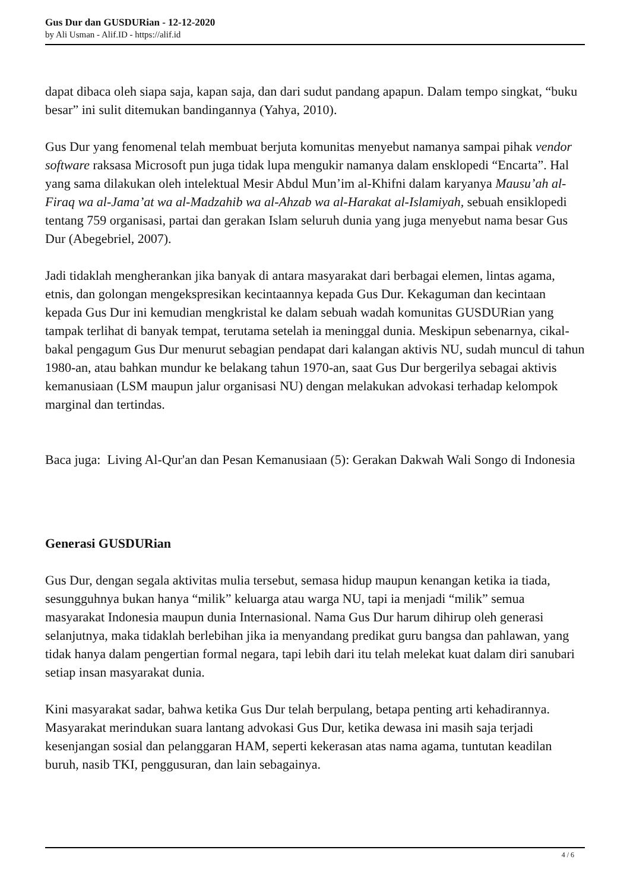Gus Dur dan GUSDURian - 12-12-2020
by Ali Usman - Alif.ID - https://alif.id
dapat dibaca oleh siapa saja, kapan saja, dan dari sudut pandang apapun. Dalam tempo singkat, “buku besar” ini sulit ditemukan bandingannya (Yahya, 2010).
Gus Dur yang fenomenal telah membuat berjuta komunitas menyebut namanya sampai pihak vendor software raksasa Microsoft pun juga tidak lupa mengukir namanya dalam ensklopedi “Encarta”. Hal yang sama dilakukan oleh intelektual Mesir Abdul Mun’im al-Khifni dalam karyanya Mausu’ah al-Firaq wa al-Jama’at wa al-Madzahib wa al-Ahzab wa al-Harakat al-Islamiyah, sebuah ensiklopedi tentang 759 organisasi, partai dan gerakan Islam seluruh dunia yang juga menyebut nama besar Gus Dur (Abegebriel, 2007).
Jadi tidaklah mengherankan jika banyak di antara masyarakat dari berbagai elemen, lintas agama, etnis, dan golongan mengekspresikan kecintaannya kepada Gus Dur. Kekaguman dan kecintaan kepada Gus Dur ini kemudian mengkristal ke dalam sebuah wadah komunitas GUSDURian yang tampak terlihat di banyak tempat, terutama setelah ia meninggal dunia. Meskipun sebenarnya, cikal-bakal pengagum Gus Dur menurut sebagian pendapat dari kalangan aktivis NU, sudah muncul di tahun 1980-an, atau bahkan mundur ke belakang tahun 1970-an, saat Gus Dur bergerilya sebagai aktivis kemanusiaan (LSM maupun jalur organisasi NU) dengan melakukan advokasi terhadap kelompok marginal dan tertindas.
Baca juga: Living Al-Qur'an dan Pesan Kemanusiaan (5): Gerakan Dakwah Wali Songo di Indonesia
Generasi GUSDURian
Gus Dur, dengan segala aktivitas mulia tersebut, semasa hidup maupun kenangan ketika ia tiada, sesungguhnya bukan hanya “milik” keluarga atau warga NU, tapi ia menjadi “milik” semua masyarakat Indonesia maupun dunia Internasional. Nama Gus Dur harum dihirup oleh generasi selanjutnya, maka tidaklah berlebihan jika ia menyandang predikat guru bangsa dan pahlawan, yang tidak hanya dalam pengertian formal negara, tapi lebih dari itu telah melekat kuat dalam diri sanubari setiap insan masyarakat dunia.
Kini masyarakat sadar, bahwa ketika Gus Dur telah berpulang, betapa penting arti kehadirannya. Masyarakat merindukan suara lantang advokasi Gus Dur, ketika dewasa ini masih saja terjadi kesenjangan sosial dan pelanggaran HAM, seperti kekerasan atas nama agama, tuntutan keadilan buruh, nasib TKI, penggusuran, dan lain sebagainya.
4 / 6